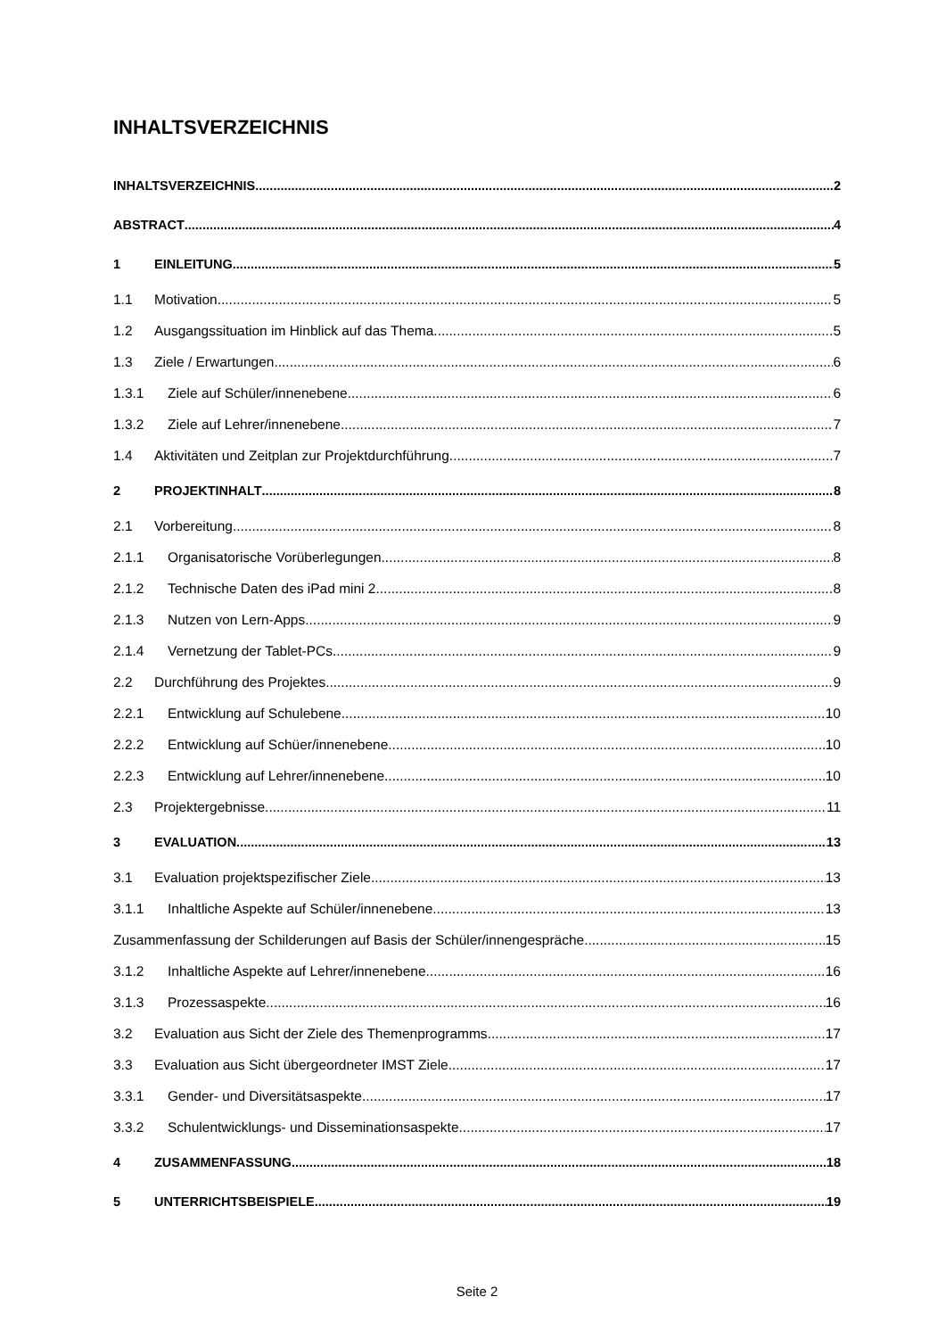INHALTSVERZEICHNIS
INHALTSVERZEICHNIS 2
ABSTRACT 4
1 EINLEITUNG 5
1.1 Motivation 5
1.2 Ausgangssituation im Hinblick auf das Thema 5
1.3 Ziele / Erwartungen 6
1.3.1 Ziele auf Schüler/innenebene 6
1.3.2 Ziele auf Lehrer/innenebene 7
1.4 Aktivitäten und Zeitplan zur Projektdurchführung 7
2 PROJEKTINHALT 8
2.1 Vorbereitung 8
2.1.1 Organisatorische Vorüberlegungen 8
2.1.2 Technische Daten des iPad mini 2 8
2.1.3 Nutzen von Lern-Apps 9
2.1.4 Vernetzung der Tablet-PCs 9
2.2 Durchführung des Projektes 9
2.2.1 Entwicklung auf Schulebene 10
2.2.2 Entwicklung auf Schüer/innenebene 10
2.2.3 Entwicklung auf Lehrer/innenebene 10
2.3 Projektergebnisse 11
3 EVALUATION 13
3.1 Evaluation projektspezifischer Ziele 13
3.1.1 Inhaltliche Aspekte auf Schüler/innenebene 13
Zusammenfassung der Schilderungen auf Basis der Schüler/innengespräche 15
3.1.2 Inhaltliche Aspekte auf Lehrer/innenebene 16
3.1.3 Prozessaspekte 16
3.2 Evaluation aus Sicht der Ziele des Themenprogramms 17
3.3 Evaluation aus Sicht übergeordneter IMST Ziele 17
3.3.1 Gender- und Diversitätsaspekte 17
3.3.2 Schulentwicklungs- und Disseminationsaspekte 17
4 ZUSAMMENFASSUNG 18
5 UNTERRICHTSBEISPIELE 19
Seite 2